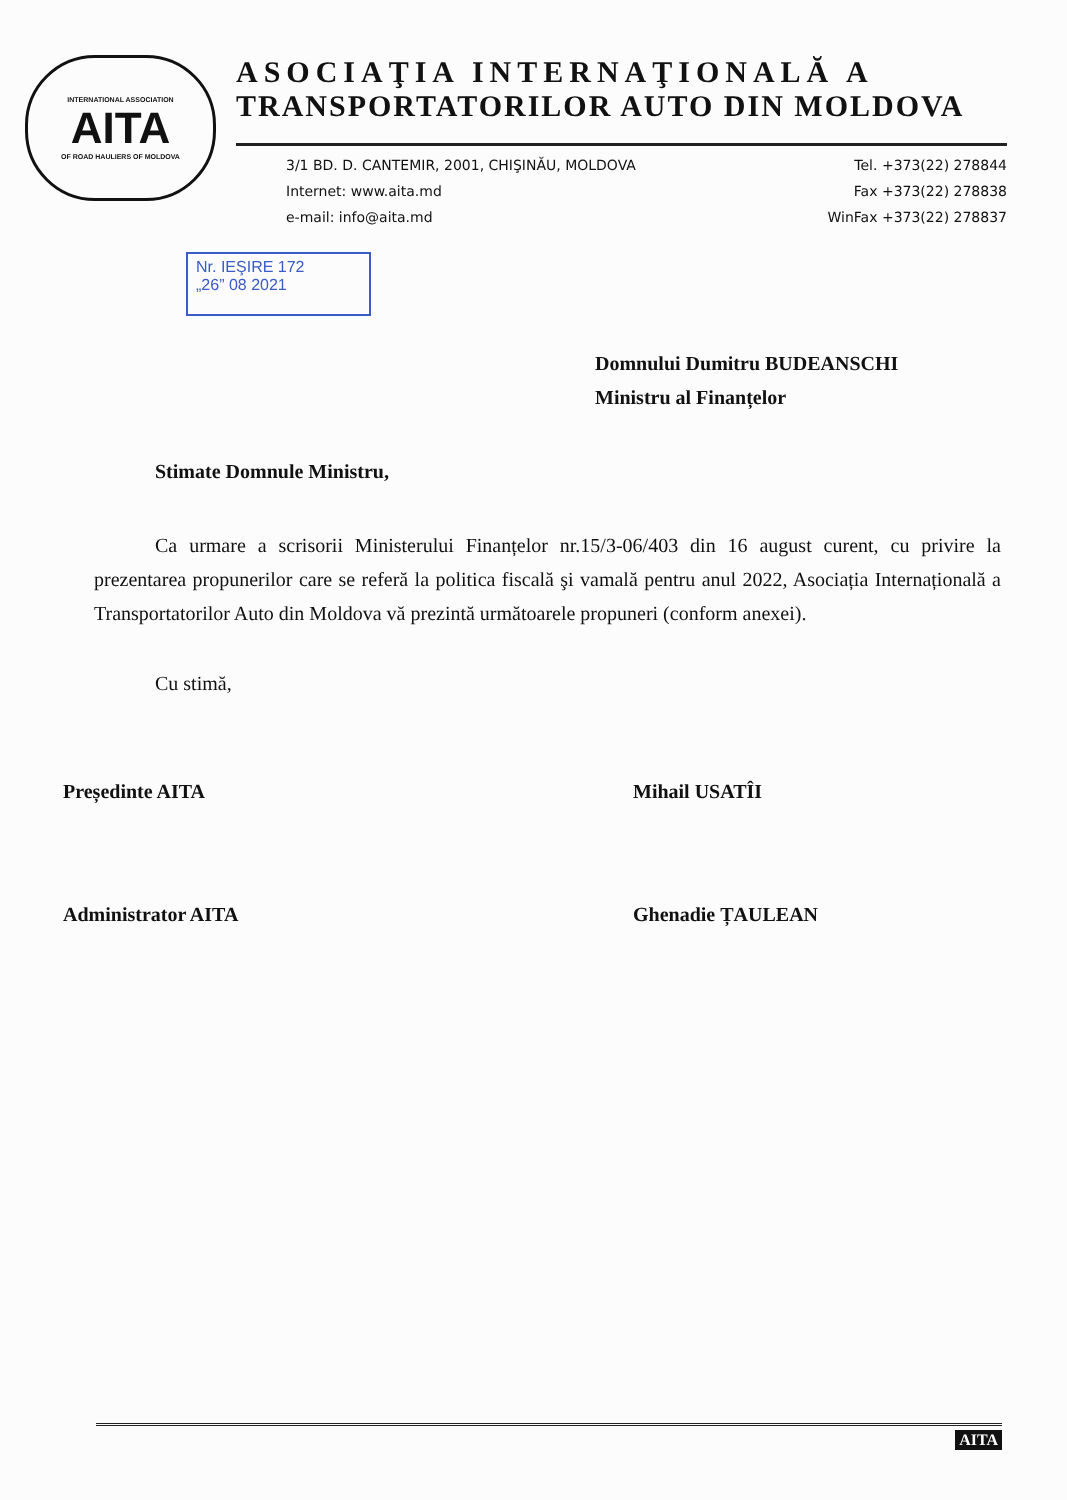INTERNATIONAL ASSOCIATION
AITA
OF ROAD HAULIERS OF MOLDOVA
ASOCIAŢIA INTERNAŢIONALĂ A
TRANSPORTATORILOR AUTO DIN MOLDOVA
3/1 BD. D. CANTEMIR, 2001, CHIŞINĂU, MOLDOVA
Internet: www.aita.md
e-mail: info@aita.md
Tel. +373(22) 278844
Fax +373(22) 278838
WinFax +373(22) 278837
Nr. IEŞIRE 172
„26” 08 2021
Domnului Dumitru BUDEANSCHI
Ministru al Finanțelor
Stimate Domnule Ministru,
Ca urmare a scrisorii Ministerului Finanțelor nr.15/3-06/403 din 16 august curent, cu privire la prezentarea propunerilor care se referă la politica fiscală şi vamală pentru anul 2022, Asociația Internațională a Transportatorilor Auto din Moldova vă prezintă următoarele propuneri (conform anexei).
Cu stimă,
Președinte AITA Mihail USATÎI
Administrator AITA Ghenadie ȚAULEAN
AITA